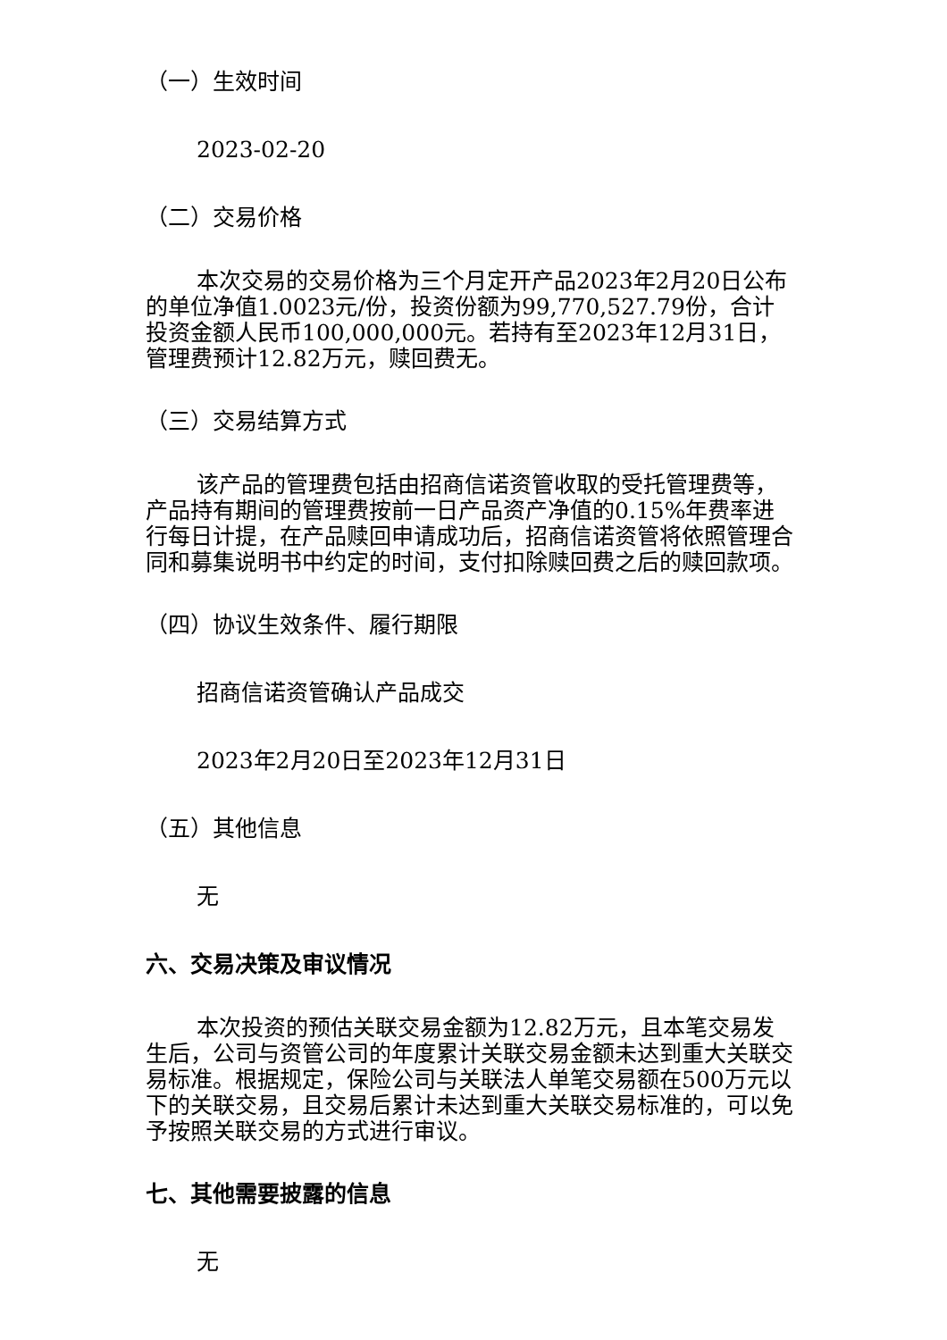（一）生效时间
2023-02-20
（二）交易价格
本次交易的交易价格为三个月定开产品2023年2月20日公布的单位净值1.0023元/份，投资份额为99,770,527.79份，合计投资金额人民币100,000,000元。若持有至2023年12月31日，管理费预计12.82万元，赎回费无。
（三）交易结算方式
该产品的管理费包括由招商信诺资管收取的受托管理费等，产品持有期间的管理费按前一日产品资产净值的0.15%年费率进行每日计提，在产品赎回申请成功后，招商信诺资管将依照管理合同和募集说明书中约定的时间，支付扣除赎回费之后的赎回款项。
（四）协议生效条件、履行期限
招商信诺资管确认产品成交
2023年2月20日至2023年12月31日
（五）其他信息
无
六、交易决策及审议情况
本次投资的预估关联交易金额为12.82万元，且本笔交易发生后，公司与资管公司的年度累计关联交易金额未达到重大关联交易标准。根据规定，保险公司与关联法人单笔交易额在500万元以下的关联交易，且交易后累计未达到重大关联交易标准的，可以免予按照关联交易的方式进行审议。
七、其他需要披露的信息
无